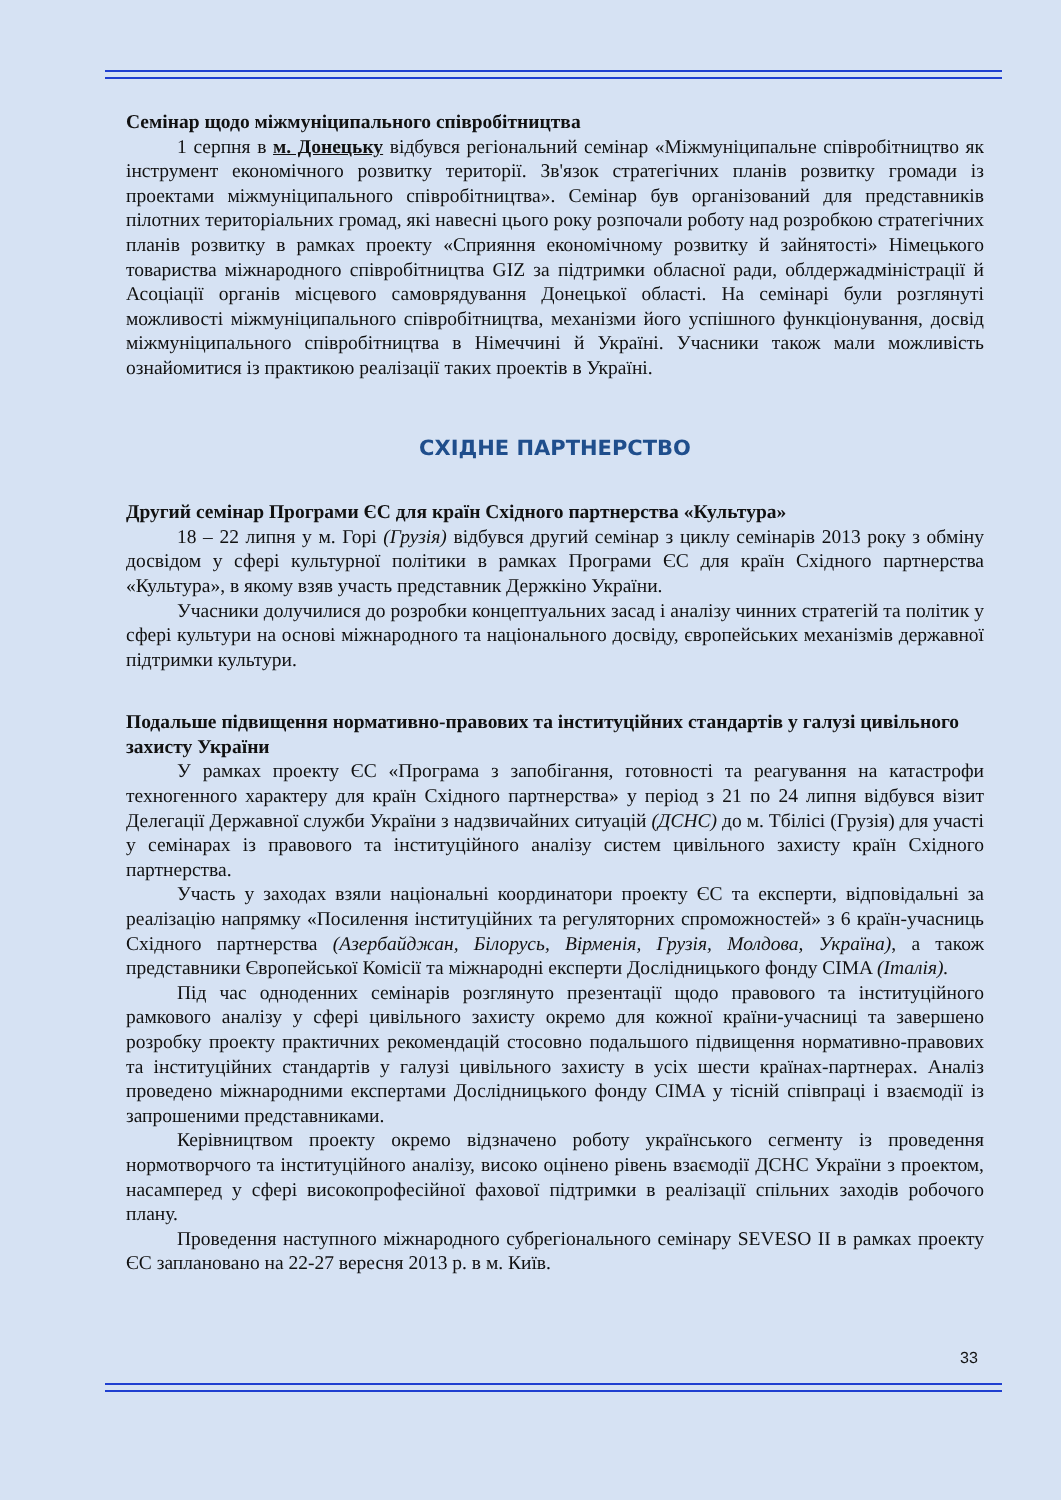Семінар щодо міжмуніципального співробітництва
1 серпня в м. Донецьку відбувся регіональний семінар «Міжмуніципальне співробітництво як інструмент економічного розвитку території. Зв'язок стратегічних планів розвитку громади із проектами міжмуніципального співробітництва». Семінар був організований для представників пілотних територіальних громад, які навесні цього року розпочали роботу над розробкою стратегічних планів розвитку в рамках проекту «Сприяння економічному розвитку й зайнятості» Німецького товариства міжнародного співробітництва GIZ за підтримки обласної ради, облдержадміністрації й Асоціації органів місцевого самоврядування Донецької області. На семінарі були розглянуті можливості міжмуніципального співробітництва, механізми його успішного функціонування, досвід міжмуніципального співробітництва в Німеччині й Україні. Учасники також мали можливість ознайомитися із практикою реалізації таких проектів в Україні.
СХІДНЕ ПАРТНЕРСТВО
Другий семінар Програми ЄС для країн Східного партнерства «Культура»
18 – 22 липня у м. Горі (Грузія) відбувся другий семінар з циклу семінарів 2013 року з обміну досвідом у сфері культурної політики в рамках Програми ЄС для країн Східного партнерства «Культура», в якому взяв участь представник Держкіно України.
Учасники долучилися до розробки концептуальних засад і аналізу чинних стратегій та політик у сфері культури на основі міжнародного та національного досвіду, європейських механізмів державної підтримки культури.
Подальше підвищення нормативно-правових та інституційних стандартів у галузі цивільного захисту України
У рамках проекту ЄС «Програма з запобігання, готовності та реагування на катастрофи техногенного характеру для країн Східного партнерства» у період з 21 по 24 липня відбувся візит Делегації Державної служби України з надзвичайних ситуацій (ДСНС) до м. Тбілісі (Грузія) для участі у семінарах із правового та інституційного аналізу систем цивільного захисту країн Східного партнерства.
Участь у заходах взяли національні координатори проекту ЄС та експерти, відповідальні за реалізацію напрямку «Посилення інституційних та регуляторних спроможностей» з 6 країн-учасниць Східного партнерства (Азербайджан, Білорусь, Вірменія, Грузія, Молдова, Україна), а також представники Європейської Комісії та міжнародні експерти Дослідницького фонду CIMA (Італія).
Під час одноденних семінарів розглянуто презентації щодо правового та інституційного рамкового аналізу у сфері цивільного захисту окремо для кожної країни-учасниці та завершено розробку проекту практичних рекомендацій стосовно подальшого підвищення нормативно-правових та інституційних стандартів у галузі цивільного захисту в усіх шести країнах-партнерах. Аналіз проведено міжнародними експертами Дослідницького фонду CIMA у тісній співпраці і взаємодії із запрошеними представниками.
Керівництвом проекту окремо відзначено роботу українського сегменту із проведення нормотворчого та інституційного аналізу, високо оцінено рівень взаємодії ДСНС України з проектом, насамперед у сфері високопрофесійної фахової підтримки в реалізації спільних заходів робочого плану.
Проведення наступного міжнародного субрегіонального семінару SEVESO II в рамках проекту ЄС заплановано на 22-27 вересня 2013 р. в м. Київ.
33